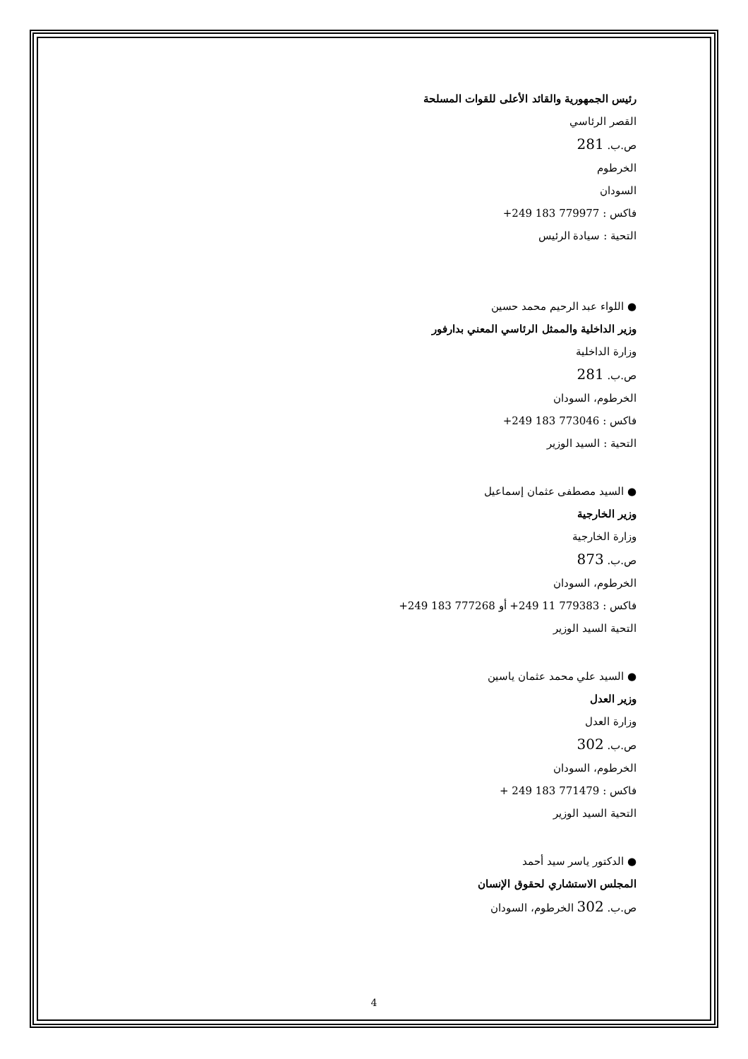رئيس الجمهورية والقائد الأعلى للقوات المسلحة
القصر الرئاسي
ص.ب. 281
الخرطوم
السودان
فاكس : +249 183 779977
التحية : سيادة الرئيس
● اللواء عبد الرحيم محمد حسين
وزير الداخلية والممثل الرئاسي المعني بدارفور
وزارة الداخلية
ص.ب. 281
الخرطوم، السودان
فاكس : +249 183 773046
التحية : السيد الوزير
● السيد مصطفى عثمان إسماعيل
وزير الخارجية
وزارة الخارجية
ص.ب. 873
الخرطوم، السودان
فاكس : +249 11 779383 أو +249 183 777268
التحية السيد الوزير
● السيد علي محمد عثمان ياسين
وزير العدل
وزارة العدل
ص.ب. 302
الخرطوم، السودان
فاكس : + 249 183 771479
التحية السيد الوزير
● الدكتور ياسر سيد أحمد
المجلس الاستشاري لحقوق الإنسان
ص.ب. 302 الخرطوم، السودان
4